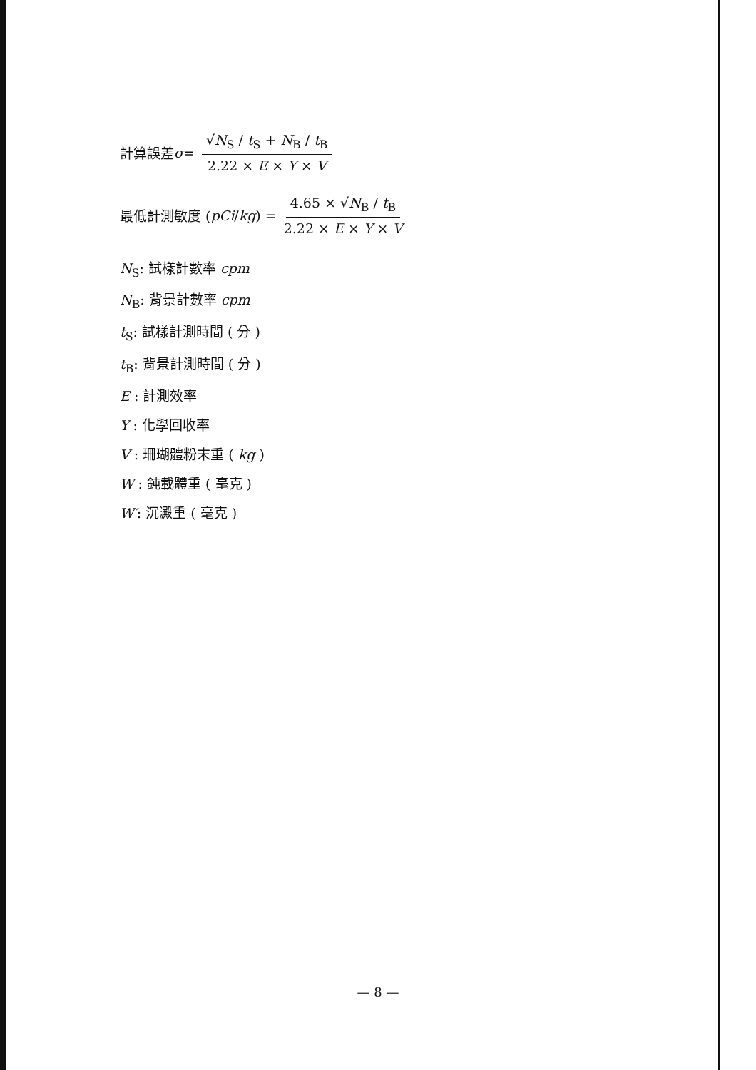計算誤差 σ = √N<sub>S</sub> ∕ t<sub>S</sub> + N<sub>B</sub> ∕ t<sub>B</sub> 2.22 × E × Y × V
最低計測敏度 ( pCi ∕ kg ) = 4.65 × √N<sub>B</sub> ∕ t<sub>B</sub> 2.22 × E × Y × V
N<sub>S</sub>: 試樣計數率 cpm
N<sub>B</sub>: 背景計數率 cpm
t<sub>S</sub>: 試樣計測時間 ( 分 )
t<sub>B</sub>: 背景計測時間 ( 分 )
E : 計測效率
Y : 化學回收率
V : 珊瑚體粉末重 ( kg )
W : 鈍載體重 ( 毫克 )
W′: 沉澱重 ( 毫克 )
— 8 —